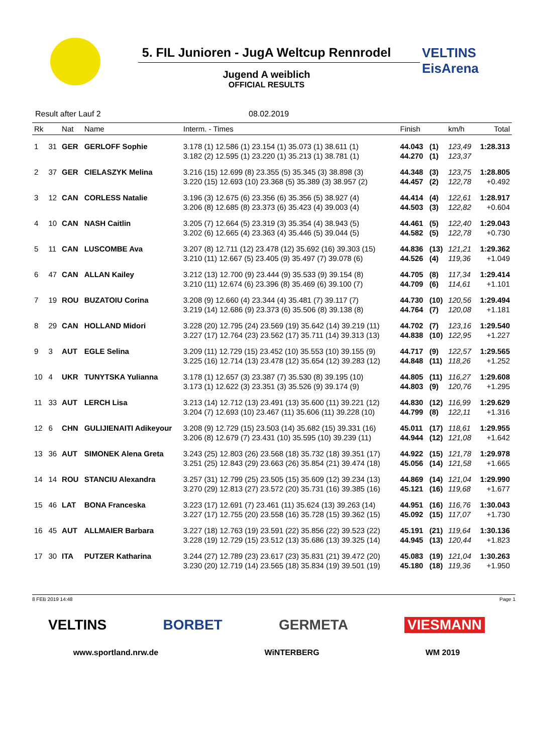VELTINS EisArena
5. FIL Junioren - JugA Weltcup Rennrodel
Jugend A weiblich
OFFICIAL RESULTS
Result after Lauf 2 08.02.2019
| Rk | | Nat | Name | Interm. - Times | Finish | | km/h | Total |
| --- | --- | --- | --- | --- | --- | --- | --- | --- |
| 1 | 31 | GER | GERLOFF Sophie | 3.178 (1) 12.586 (1) 23.154 (1) 35.073 (1) 38.611 (1) | 44.043 | (1) | 123,49 | 1:28.313 |
| | | | | 3.182 (2) 12.595 (1) 23.220 (1) 35.213 (1) 38.781 (1) | 44.270 | (1) | 123,37 | |
| 2 | 37 | GER | CIELASZYK Melina | 3.216 (15) 12.699 (8) 23.355 (5) 35.345 (3) 38.898 (3) | 44.348 | (3) | 123,75 | 1:28.805 |
| | | | | 3.220 (15) 12.693 (10) 23.368 (5) 35.389 (3) 38.957 (2) | 44.457 | (2) | 122,78 | +0.492 |
| 3 | 12 | CAN | CORLESS Natalie | 3.196 (3) 12.675 (6) 23.356 (6) 35.356 (5) 38.927 (4) | 44.414 | (4) | 122,61 | 1:28.917 |
| | | | | 3.206 (8) 12.685 (8) 23.373 (6) 35.423 (4) 39.003 (4) | 44.503 | (3) | 122,82 | +0.604 |
| 4 | 10 | CAN | NASH Caitlin | 3.205 (7) 12.664 (5) 23.319 (3) 35.354 (4) 38.943 (5) | 44.461 | (5) | 122,40 | 1:29.043 |
| | | | | 3.202 (6) 12.665 (4) 23.363 (4) 35.446 (5) 39.044 (5) | 44.582 | (5) | 122,78 | +0.730 |
| 5 | 11 | CAN | LUSCOMBE Ava | 3.207 (8) 12.711 (12) 23.478 (12) 35.692 (16) 39.303 (15) | 44.836 | (13) | 121,21 | 1:29.362 |
| | | | | 3.210 (11) 12.667 (5) 23.405 (9) 35.497 (7) 39.078 (6) | 44.526 | (4) | 119,36 | +1.049 |
| 6 | 47 | CAN | ALLAN Kailey | 3.212 (13) 12.700 (9) 23.444 (9) 35.533 (9) 39.154 (8) | 44.705 | (8) | 117,34 | 1:29.414 |
| | | | | 3.210 (11) 12.674 (6) 23.396 (8) 35.469 (6) 39.100 (7) | 44.709 | (6) | 114,61 | +1.101 |
| 7 | 19 | ROU | BUZATOIU Corina | 3.208 (9) 12.660 (4) 23.344 (4) 35.481 (7) 39.117 (7) | 44.730 | (10) | 120,56 | 1:29.494 |
| | | | | 3.219 (14) 12.686 (9) 23.373 (6) 35.506 (8) 39.138 (8) | 44.764 | (7) | 120,08 | +1.181 |
| 8 | 29 | CAN | HOLLAND Midori | 3.228 (20) 12.795 (24) 23.569 (19) 35.642 (14) 39.219 (11) | 44.702 | (7) | 123,16 | 1:29.540 |
| | | | | 3.227 (17) 12.764 (23) 23.562 (17) 35.711 (14) 39.313 (13) | 44.838 | (10) | 122,95 | +1.227 |
| 9 | 3 | AUT | EGLE Selina | 3.209 (11) 12.729 (15) 23.452 (10) 35.553 (10) 39.155 (9) | 44.717 | (9) | 122,57 | 1:29.565 |
| | | | | 3.225 (16) 12.714 (13) 23.478 (12) 35.654 (12) 39.283 (12) | 44.848 | (11) | 118,26 | +1.252 |
| 10 | 4 | UKR | TUNYTSKA Yulianna | 3.178 (1) 12.657 (3) 23.387 (7) 35.530 (8) 39.195 (10) | 44.805 | (11) | 116,27 | 1:29.608 |
| | | | | 3.173 (1) 12.622 (3) 23.351 (3) 35.526 (9) 39.174 (9) | 44.803 | (9) | 120,76 | +1.295 |
| 11 | 33 | AUT | LERCH Lisa | 3.213 (14) 12.712 (13) 23.491 (13) 35.600 (11) 39.221 (12) | 44.830 | (12) | 116,99 | 1:29.629 |
| | | | | 3.204 (7) 12.693 (10) 23.467 (11) 35.606 (11) 39.228 (10) | 44.799 | (8) | 122,11 | +1.316 |
| 12 | 6 | CHN | GULIJIENAITI Adikeyour | 3.208 (9) 12.729 (15) 23.503 (14) 35.682 (15) 39.331 (16) | 45.011 | (17) | 118,61 | 1:29.955 |
| | | | | 3.206 (8) 12.679 (7) 23.431 (10) 35.595 (10) 39.239 (11) | 44.944 | (12) | 121,08 | +1.642 |
| 13 | 36 | AUT | SIMONEK Alena Greta | 3.243 (25) 12.803 (26) 23.568 (18) 35.732 (18) 39.351 (17) | 44.922 | (15) | 121,78 | 1:29.978 |
| | | | | 3.251 (25) 12.843 (29) 23.663 (26) 35.854 (21) 39.474 (18) | 45.056 | (14) | 121,58 | +1.665 |
| 14 | 14 | ROU | STANCIU Alexandra | 3.257 (31) 12.799 (25) 23.505 (15) 35.609 (12) 39.234 (13) | 44.869 | (14) | 121,04 | 1:29.990 |
| | | | | 3.270 (29) 12.813 (27) 23.572 (20) 35.731 (16) 39.385 (16) | 45.121 | (16) | 119,68 | +1.677 |
| 15 | 46 | LAT | BONA Franceska | 3.223 (17) 12.691 (7) 23.461 (11) 35.624 (13) 39.263 (14) | 44.951 | (16) | 116,76 | 1:30.043 |
| | | | | 3.227 (17) 12.755 (20) 23.558 (16) 35.728 (15) 39.362 (15) | 45.092 | (15) | 117,07 | +1.730 |
| 16 | 45 | AUT | ALLMAIER Barbara | 3.227 (18) 12.763 (19) 23.591 (22) 35.856 (22) 39.523 (22) | 45.191 | (21) | 119,64 | 1:30.136 |
| | | | | 3.228 (19) 12.729 (15) 23.512 (13) 35.686 (13) 39.325 (14) | 44.945 | (13) | 120,44 | +1.823 |
| 17 | 30 | ITA | PUTZER Katharina | 3.244 (27) 12.789 (23) 23.617 (23) 35.831 (21) 39.472 (20) | 45.083 | (19) | 121,04 | 1:30.263 |
| | | | | 3.230 (20) 12.719 (14) 23.565 (18) 35.834 (19) 39.501 (19) | 45.180 | (18) | 119,36 | +1.950 |
8 FEB 2019 14:48 Page 1
VELTINS BORBET GERMETA VIESMANN
www.sportland.nrw.de WiNTERBERG WM 2019